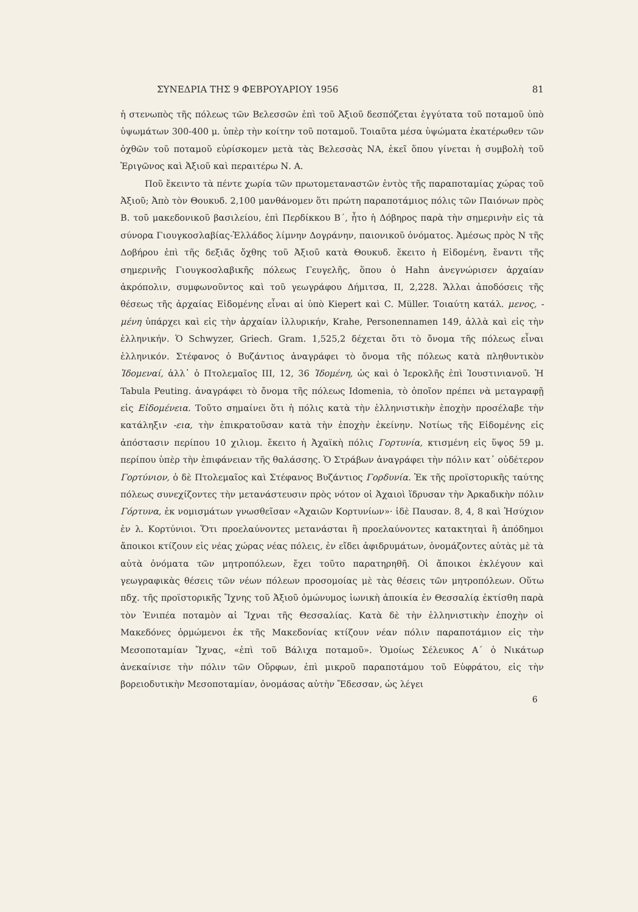ΣΥΝΕΔΡΙΑ ΤΗΣ 9 ΦΕΒΡΟΥΑΡΙΟΥ 1956 81
ἡ στενωπὸς τῆς πόλεως τῶν Βελεσσῶν ἐπὶ τοῦ Ἀξιοῦ δεσπόζεται ἐγγύτατα τοῦ ποταμοῦ ὑπὸ ὑψωμάτων 300-400 μ. ὑπὲρ τὴν κοίτην τοῦ ποταμοῦ. Τοιαῦτα μέσα ὑψώματα ἑκατέρωθεν τῶν ὀχθῶν τοῦ ποταμοῦ εὑρίσκομεν μετὰ τὰς Βελεσσὰς ΝΑ, ἐκεῖ ὅπου γίνεται ἡ συμβολὴ τοῦ Ἐριγῶνος καὶ Ἀξιοῦ καὶ περαιτέρω Ν. Α.
Ποῦ ἔκειντο τὰ πέντε χωρία τῶν πρωτομεταναστῶν ἐντὸς τῆς παραποταμίας χώρας τοῦ Ἀξιοῦ; Ἀπὸ τὸν Θουκυδ. 2,100 μανθάνομεν ὅτι πρώτη παραποτάμιος πόλις τῶν Παιόνων πρὸς Β. τοῦ μακεδονικοῦ βασιλείου, ἐπὶ Περδίκκου Β΄, ἦτο ἡ Δόβηρος παρὰ τὴν σημερινὴν εἰς τὰ σύνορα Γιουγκοσλαβίας-Ἑλλάδος λίμνην Δογράνην, παιονικοῦ ὀνόματος. Ἀμέσως πρὸς Ν τῆς Δοβήρου ἐπὶ τῆς δεξιᾶς ὄχθης τοῦ Ἀξιοῦ κατὰ Θουκυδ. ἔκειτο ἡ Εἰδομένη, ἔναντι τῆς σημερινῆς Γιουγκοσλαβικῆς πόλεως Γευγελῆς, ὅπου ὁ Hahn ἀνεγνώρισεν ἀρχαίαν ἀκρόπολιν, συμφωνοῦντος καὶ τοῦ γεωγράφου Δήμιτσα, II, 2,228. Ἄλλαι ἀποδόσεις τῆς θέσεως τῆς ἀρχαίας Εἰδομένης εἶναι αἱ ὑπὸ Kiepert καὶ C. Müller. Τοιαύτη κατάλ. μενος, - μένη ὑπάρχει καὶ εἰς τὴν ἀρχαίαν ἰλλυρικήν, Krahe, Personennamen 149, ἀλλὰ καὶ εἰς τὴν ἑλληνικήν. Ὁ Schwyzer, Griech. Gram. 1,525,2 δέχεται ὅτι τὸ ὄνομα τῆς πόλεως εἶναι ἑλληνικόν. Στέφανος ὁ Βυζάντιος ἀναγράφει τὸ ὄνομα τῆς πόλεως κατὰ πληθυντικὸν Ἰδομεναί, ἀλλ᾽ ὁ Πτολεμαῖος III, 12, 36 Ἰδομένη, ὡς καὶ ὁ Ἱεροκλῆς ἐπὶ Ἰουστινιανοῦ. Ἡ Tabula Peuting. ἀναγράφει τὸ ὄνομα τῆς πόλεως Idomenia, τὸ ὁποῖον πρέπει νὰ μεταγραφῇ εἰς Εἰδομένεια. Τοῦτο σημαίνει ὅτι ἡ πόλις κατὰ τὴν ἑλληνιστικὴν ἐποχὴν προσέλαβε τὴν κατάληξιν -εια, τὴν ἐπικρατοῦσαν κατὰ τὴν ἐποχὴν ἐκείνην. Νοτίως τῆς Εἰδομένης εἰς ἀπόστασιν περίπου 10 χιλιομ. ἔκειτο ἡ Ἀχαϊκὴ πόλις Γορτυνία, κτισμένη εἰς ὕψος 59 μ. περίπου ὑπὲρ τὴν ἐπιφάνειαν τῆς θαλάσσης. Ὁ Στράβων ἀναγράφει τὴν πόλιν κατ᾽ οὐδέτερον Γορτύνιον, ὁ δὲ Πτολεμαῖος καὶ Στέφανος Βυζάντιος Γορδυνία. Ἐκ τῆς προϊστορικῆς ταύτης πόλεως συνεχίζοντες τὴν μετανάστευσιν πρὸς νότον οἱ Ἀχαιοὶ ἵδρυσαν τὴν Ἀρκαδικὴν πόλιν Γόρτυνα, ἐκ νομισμάτων γνωσθεῖσαν «Ἀχαιῶν Κορτυνίων»· ἰδὲ Παυσαν. 8, 4, 8 καὶ Ἡσύχιον ἐν λ. Κορτύνιοι. Ὅτι προελαύνοντες μετανάσται ἢ προελαύνοντες κατακτηταὶ ἢ ἀπόδημοι ἄποικοι κτίζουν εἰς νέας χώρας νέας πόλεις, ἐν εἴδει ἀφιδρυμάτων, ὀνομάζοντες αὐτὰς μὲ τὰ αὐτὰ ὀνόματα τῶν μητροπόλεων, ἔχει τοῦτο παρατηρηθῆ. Οἱ ἄποικοι ἐκλέγουν καὶ γεωγραφικὰς θέσεις τῶν νέων πόλεων προσομοίας μὲ τὰς θέσεις τῶν μητροπόλεων. Οὕτω πδχ. τῆς προϊστορικῆς Ἴχνης τοῦ Ἀξιοῦ ὁμώνυμος ἰωνικὴ ἀποικία ἐν Θεσσαλίᾳ ἐκτίσθη παρὰ τὸν Ἐνιπέα ποταμὸν αἱ Ἴχναι τῆς Θεσσαλίας. Κατὰ δὲ τὴν ἑλληνιστικὴν ἐποχὴν οἱ Μακεδόνες ὁρμώμενοι ἐκ τῆς Μακεδονίας κτίζουν νέαν πόλιν παραποτάμιον εἰς τὴν Μεσοποταμίαν Ἴχνας, «ἐπὶ τοῦ Βάλιχα ποταμοῦ». Ὁμοίως Σέλευκος Α΄ ὁ Νικάτωρ ἀνεκαίνισε τὴν πόλιν τῶν Οὔρφων, ἐπὶ μικροῦ παραποτάμου τοῦ Εὐφράτου, εἰς τὴν βορειοδυτικὴν Μεσοποταμίαν, ὀνομάσας αὐτὴν Ἔδεσσαν, ὡς λέγει
6